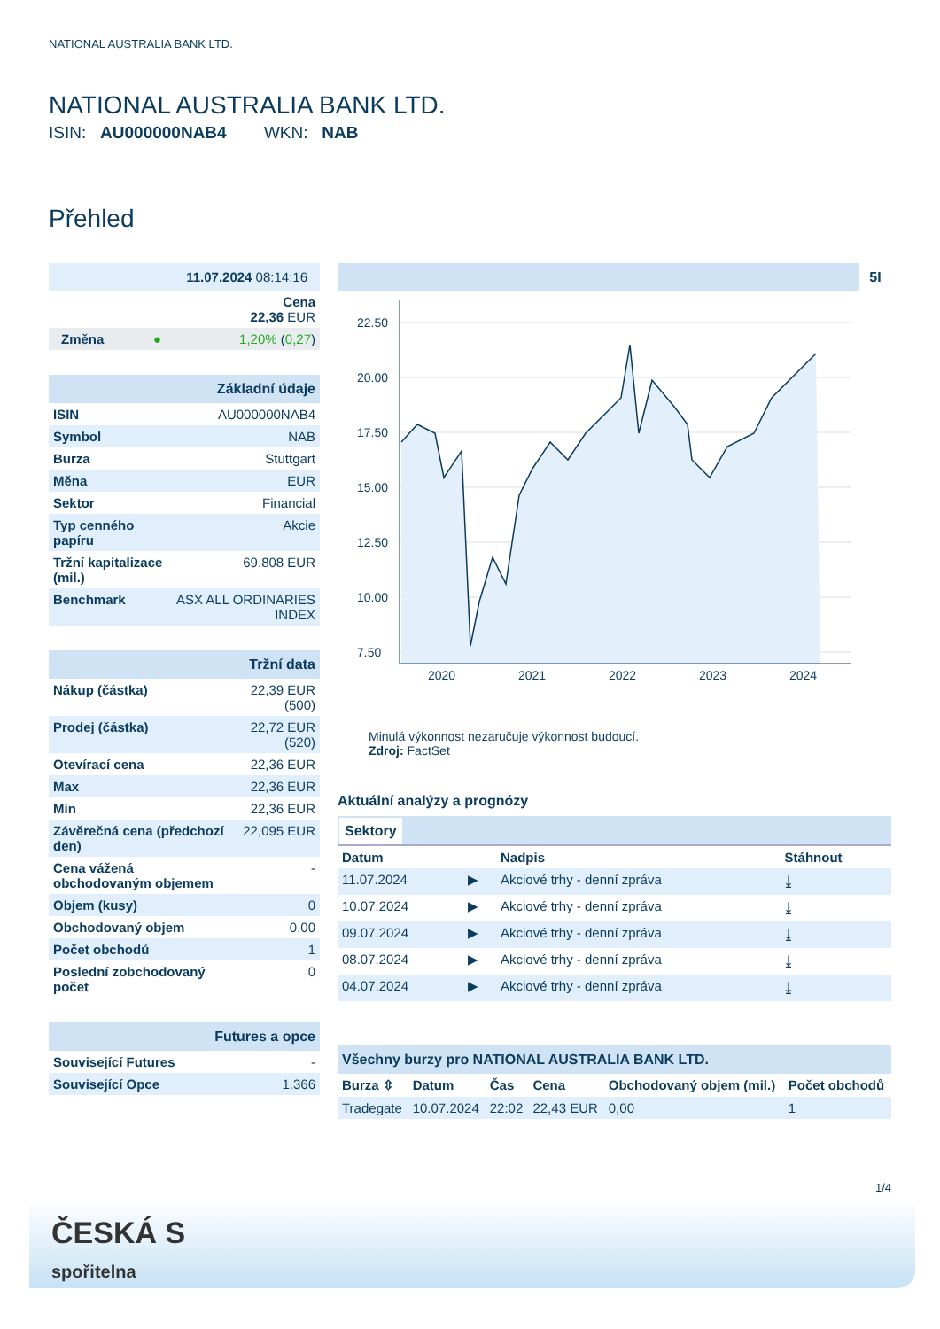NATIONAL AUSTRALIA BANK LTD.
NATIONAL AUSTRALIA BANK LTD.
ISIN: AU000000NAB4 WKN: NAB
Přehled
| 11.07.2024 08:14:16 | | |
| Cena 22,36 EUR | | |
| Změna | ● | 1,20% ( 0,27 ) |
| Základní údaje | |
| ISIN | AU000000NAB4 |
| Symbol | NAB |
| Burza | Stuttgart |
| Měna | EUR |
| Sektor | Financial |
| Typ cenného papíru | Akcie |
| Tržní kapitalizace (mil.) | 69.808 EUR |
| Benchmark | ASX ALL ORDINARIES INDEX |
| Tržní data | |
| Nákup (částka) | 22,39 EUR (500) |
| Prodej (částka) | 22,72 EUR (520) |
| Otevírací cena | 22,36 EUR |
| Max | 22,36 EUR |
| Min | 22,36 EUR |
| Závěrečná cena (předchozí den) | 22,095 EUR |
| Cena vážená obchodovaným objemem | - |
| Objem (kusy) | 0 |
| Obchodovaný objem | 0,00 |
| Počet obchodů | 1 |
| Poslední zobchodovaný počet | 0 |
| Futures a opce | |
| Související Futures | - |
| Související Opce | 1.366 |
5I
22.50
20.00
17.50
15.00
12.50
10.00
7.50
2020
2021
2022
2023
2024
Minulá výkonnost nezaručuje výkonnost budoucí.
Zdroj: FactSet
Aktuální analýzy a prognózy
Sektory
| Datum | | Nadpis | Stáhnout |
| --- | --- | --- | --- |
| 11.07.2024 | ▶ | Akciové trhy - denní zpráva | ⤓ |
| 10.07.2024 | ▶ | Akciové trhy - denní zpráva | ⤓ |
| 09.07.2024 | ▶ | Akciové trhy - denní zpráva | ⤓ |
| 08.07.2024 | ▶ | Akciové trhy - denní zpráva | ⤓ |
| 04.07.2024 | ▶ | Akciové trhy - denní zpráva | ⤓ |
| Všechny burzy pro NATIONAL AUSTRALIA BANK LTD. | | | | | |
| Burza ⇳ | Datum | Čas | Cena | Obchodovaný objem (mil.) | Počet obchodů |
| Tradegate | 10.07.2024 | 22:02 | 22,43 EUR | 0,00 | 1 |
1/4
ČESKÁ S
spořitelna